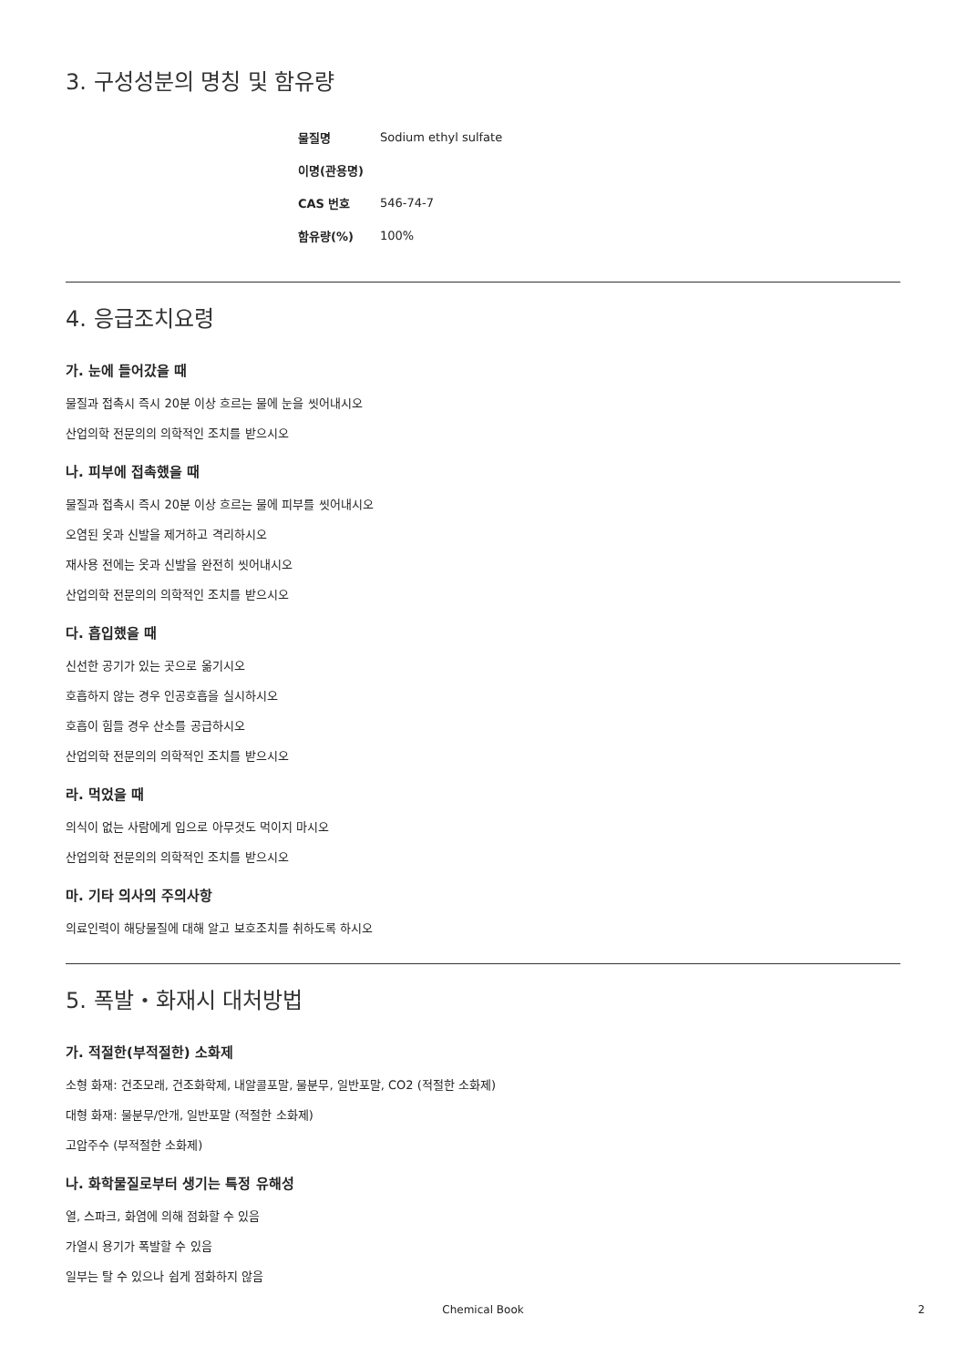3. 구성성분의 명칭 및 함유량
| 물질명 | Sodium ethyl sulfate |
| 이명(관용명) | |
| CAS 번호 | 546-74-7 |
| 함유량(%) | 100% |
4. 응급조치요령
가. 눈에 들어갔을 때
물질과 접촉시 즉시 20분 이상 흐르는 물에 눈을 씻어내시오
산업의학 전문의의 의학적인 조치를 받으시오
나. 피부에 접촉했을 때
물질과 접촉시 즉시 20분 이상 흐르는 물에 피부를 씻어내시오
오염된 옷과 신발을 제거하고 격리하시오
재사용 전에는 옷과 신발을 완전히 씻어내시오
산업의학 전문의의 의학적인 조치를 받으시오
다. 흡입했을 때
신선한 공기가 있는 곳으로 옮기시오
호흡하지 않는 경우 인공호흡을 실시하시오
호흡이 힘들 경우 산소를 공급하시오
산업의학 전문의의 의학적인 조치를 받으시오
라. 먹었을 때
의식이 없는 사람에게 입으로 아무것도 먹이지 마시오
산업의학 전문의의 의학적인 조치를 받으시오
마. 기타 의사의 주의사항
의료인력이 해당물질에 대해 알고 보호조치를 취하도록 하시오
5. 폭발・화재시 대처방법
가. 적절한(부적절한) 소화제
소형 화재: 건조모래, 건조화학제, 내알콜포말, 물분무, 일반포말, CO2 (적절한 소화제)
대형 화재: 물분무/안개, 일반포말 (적절한 소화제)
고압주수 (부적절한 소화제)
나. 화학물질로부터 생기는 특정 유해성
열, 스파크, 화염에 의해 점화할 수 있음
가열시 용기가 폭발할 수 있음
일부는 탈 수 있으나 쉽게 점화하지 않음
Chemical Book 2